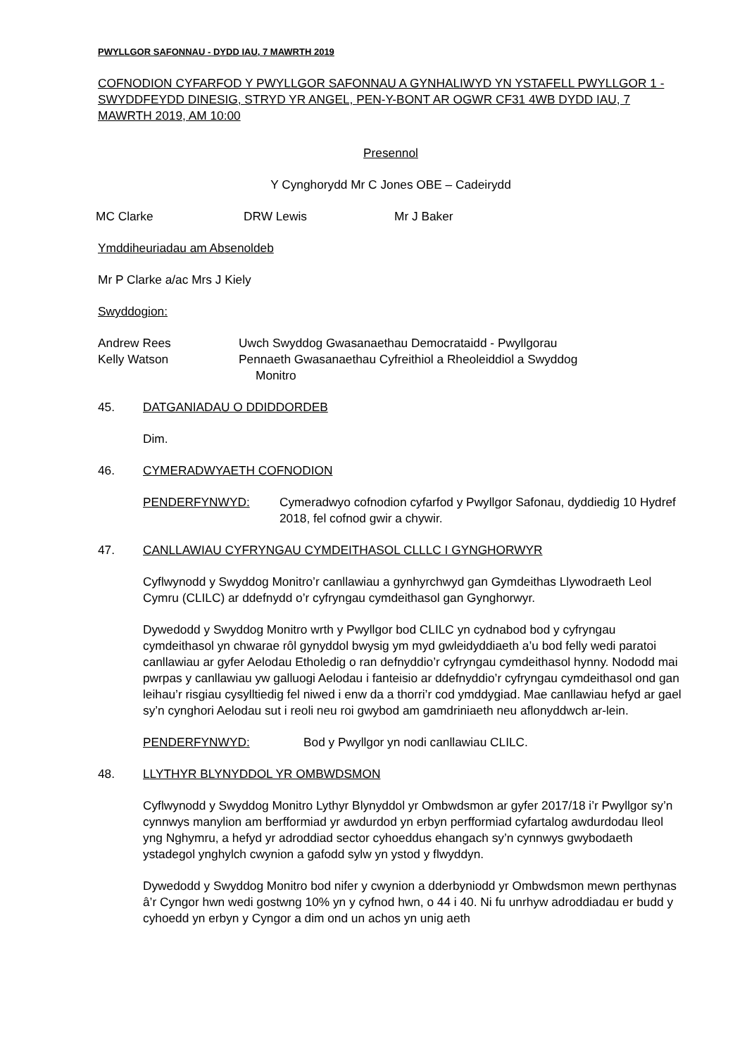PWYLLGOR SAFONNAU - DYDD IAU, 7 MAWRTH 2019
COFNODION CYFARFOD Y PWYLLGOR SAFONNAU A GYNHALIWYD YN YSTAFELL PWYLLGOR 1 - SWYDDFEYDD DINESIG, STRYD YR ANGEL, PEN-Y-BONT AR OGWR CF31 4WB DYDD IAU, 7 MAWRTH 2019, AM 10:00
Presennol
Y Cynghorydd Mr C Jones OBE – Cadeirydd
MC Clarke DRW Lewis Mr J Baker
Ymddiheuriadau am Absenoldeb
Mr P Clarke a/ac Mrs J Kiely
Swyddogion:
Andrew Rees Uwch Swyddog Gwasanaethau Democrataidd - Pwyllgorau
Kelly Watson Pennaeth Gwasanaethau Cyfreithiol a Rheoleiddiol a Swyddog
Monitro
45. DATGANIADAU O DDIDDORDEB
Dim.
46. CYMERADWYAETH COFNODION
PENDERFYNWYD: Cymeradwyo cofnodion cyfarfod y Pwyllgor Safonau, dyddiedig 10 Hydref 2018, fel cofnod gwir a chywir.
47. CANLLAWIAU CYFRYNGAU CYMDEITHASOL CLLLC I GYNGHORWYR
Cyflwynodd y Swyddog Monitro’r canllawiau a gynhyrchwyd gan Gymdeithas Llywodraeth Leol Cymru (CLILC) ar ddefnydd o’r cyfryngau cymdeithasol gan Gynghorwyr.
Dywedodd y Swyddog Monitro wrth y Pwyllgor bod CLILC yn cydnabod bod y cyfryngau cymdeithasol yn chwarae rôl gynyddol bwysig ym myd gwleidyddiaeth a’u bod felly wedi paratoi canllawiau ar gyfer Aelodau Etholedig o ran defnyddio’r cyfryngau cymdeithasol hynny. Nododd mai pwrpas y canllawiau yw galluogi Aelodau i fanteisio ar ddefnyddio’r cyfryngau cymdeithasol ond gan leihau’r risgiau cysylltiedig fel niwed i enw da a thorri’r cod ymddygiad. Mae canllawiau hefyd ar gael sy’n cynghori Aelodau sut i reoli neu roi gwybod am gamdriniaeth neu aflonyddwch ar-lein.
PENDERFYNWYD: Bod y Pwyllgor yn nodi canllawiau CLILC.
48. LLYTHYR BLYNYDDOL YR OMBWDSMON
Cyflwynodd y Swyddog Monitro Lythyr Blynyddol yr Ombwdsmon ar gyfer 2017/18 i’r Pwyllgor sy’n cynnwys manylion am berfformiad yr awdurdod yn erbyn perfformiad cyfartalog awdurdodau lleol yng Nghymru, a hefyd yr adroddiad sector cyhoeddus ehangach sy’n cynnwys gwybodaeth ystadegol ynghylch cwynion a gafodd sylw yn ystod y flwyddyn.
Dywedodd y Swyddog Monitro bod nifer y cwynion a dderbyniodd yr Ombwdsmon mewn perthynas â’r Cyngor hwn wedi gostwng 10% yn y cyfnod hwn, o 44 i 40. Ni fu unrhyw adroddiadau er budd y cyhoedd yn erbyn y Cyngor a dim ond un achos yn unig aeth